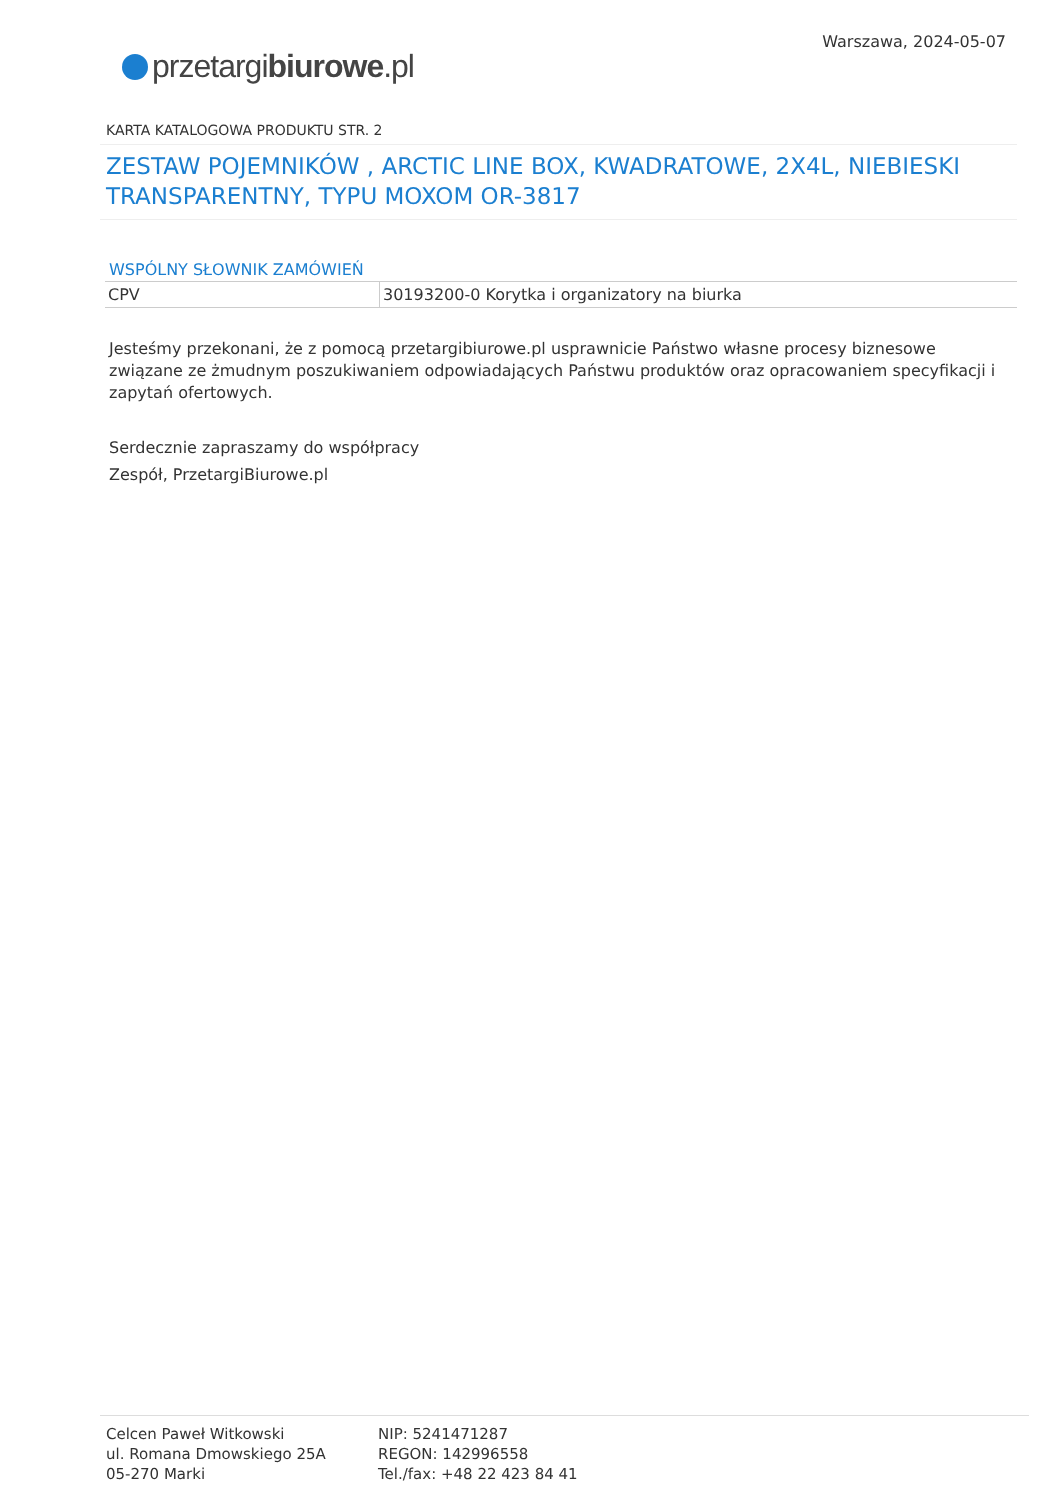przetargibiurowe.pl
Warszawa, 2024-05-07
KARTA KATALOGOWA PRODUKTU STR. 2
ZESTAW POJEMNIKÓW , ARCTIC LINE BOX, KWADRATOWE, 2X4L, NIEBIESKI TRANSPARENTNY, TYPU MOXOM OR-3817
WSPÓLNY SŁOWNIK ZAMÓWIEŃ
| CPV | 30193200-0 Korytka i organizatory na biurka |
Jesteśmy przekonani, że z pomocą przetargibiurowe.pl usprawnicie Państwo własne procesy biznesowe związane ze żmudnym poszukiwaniem odpowiadających Państwu produktów oraz opracowaniem specyfikacji i zapytań ofertowych.
Serdecznie zapraszamy do współpracy
Zespół, PrzetargiBiurowe.pl
Celcen Paweł Witkowski
ul. Romana Dmowskiego 25A
05-270 Marki
NIP: 5241471287
REGON: 142996558
Tel./fax: +48 22 423 84 41